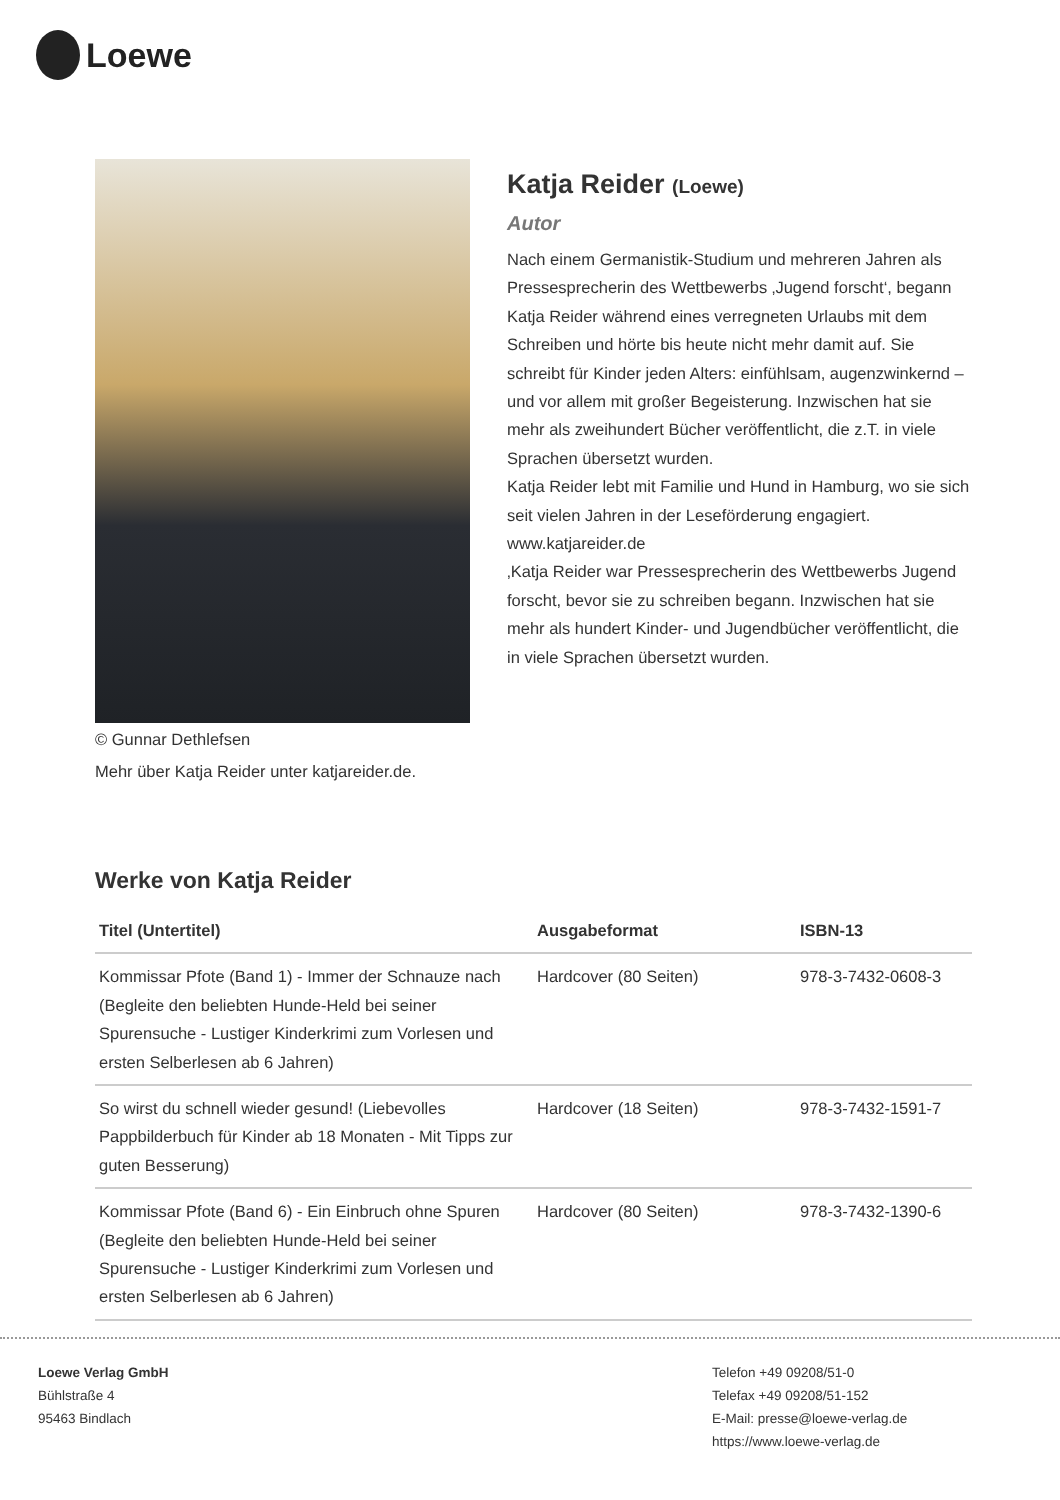Loewe
© Gunnar Dethlefsen
Mehr über Katja Reider unter katjareider.de.
Katja Reider (Loewe)
Autor
Nach einem Germanistik-Studium und mehreren Jahren als Pressesprecherin des Wettbewerbs ‚Jugend forscht‘, begann Katja Reider während eines verregneten Urlaubs mit dem Schreiben und hörte bis heute nicht mehr damit auf. Sie schreibt für Kinder jeden Alters: einfühlsam, augenzwinkernd – und vor allem mit großer Begeisterung. Inzwischen hat sie mehr als zweihundert Bücher veröffentlicht, die z.T. in viele Sprachen übersetzt wurden.
Katja Reider lebt mit Familie und Hund in Hamburg, wo sie sich seit vielen Jahren in der Leseförderung engagiert. www.katjareider.de
‚Katja Reider war Pressesprecherin des Wettbewerbs Jugend forscht, bevor sie zu schreiben begann. Inzwischen hat sie mehr als hundert Kinder- und Jugendbücher veröffentlicht, die in viele Sprachen übersetzt wurden.
Werke von Katja Reider
| Titel (Untertitel) | Ausgabeformat | ISBN-13 |
| --- | --- | --- |
| Kommissar Pfote (Band 1) - Immer der Schnauze nach (Begleite den beliebten Hunde-Held bei seiner Spurensuche - Lustiger Kinderkrimi zum Vorlesen und ersten Selberlesen ab 6 Jahren) | Hardcover (80 Seiten) | 978-3-7432-0608-3 |
| So wirst du schnell wieder gesund! (Liebevolles Pappbilderbuch für Kinder ab 18 Monaten - Mit Tipps zur guten Besserung) | Hardcover (18 Seiten) | 978-3-7432-1591-7 |
| Kommissar Pfote (Band 6) - Ein Einbruch ohne Spuren (Begleite den beliebten Hunde-Held bei seiner Spurensuche - Lustiger Kinderkrimi zum Vorlesen und ersten Selberlesen ab 6 Jahren) | Hardcover (80 Seiten) | 978-3-7432-1390-6 |
Loewe Verlag GmbH
Bühlstraße 4
95463 Bindlach
Telefon +49 09208/51-0
Telefax +49 09208/51-152
E-Mail: presse@loewe-verlag.de
https://www.loewe-verlag.de